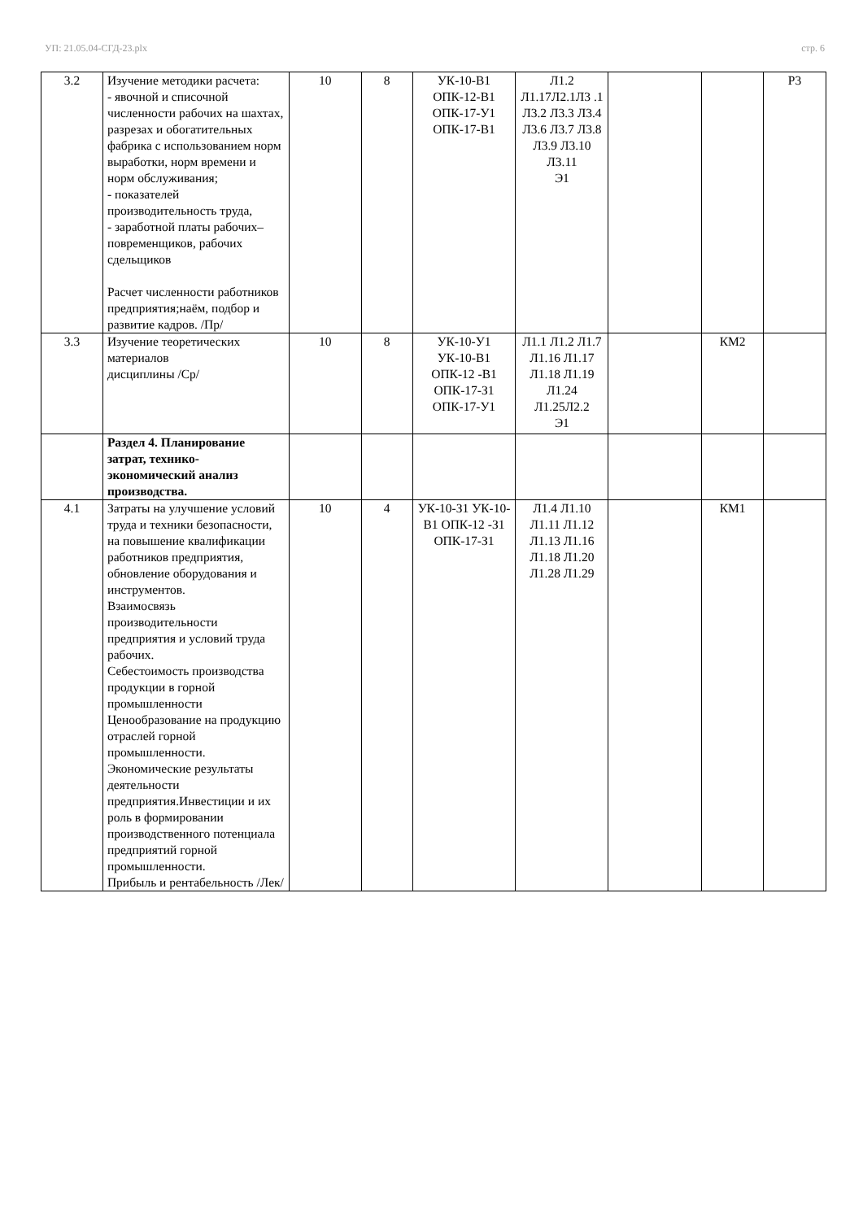УП: 21.05.04-СГД-23.plx стр. 6
| 3.2 | Изучение методики расчета: - явочной и списочной численности рабочих на шахтах, разрезах и обогатительных фабрика с использованием норм выработки, норм времени и норм обслуживания; - показателей производительность труда, - заработной платы рабочих–повременщиков, рабочих сдельщиков Расчет численности работников предприятия;наём, подбор и развитие кадров. /Пр/ | 10 | 8 | УК-10-В1 ОПК-12-В1 ОПК-17-У1 ОПК-17-В1 | Л1.2 Л1.17Л2.1Л3 .1 Л3.2 Л3.3 Л3.4 Л3.6 Л3.7 Л3.8 Л3.9 Л3.10 Л3.11 Э1 | | | Р3 |
| 3.3 | Изучение теоретических материалов дисциплины /Ср/ | 10 | 8 | УК-10-У1 УК-10-В1 ОПК-12 -В1 ОПК-17-З1 ОПК-17-У1 | Л1.1 Л1.2 Л1.7 Л1.16 Л1.17 Л1.18 Л1.19 Л1.24 Л1.25Л2.2 Э1 | | КМ2 | |
| | Раздел 4. Планирование затрат, технико-экономический анализ производства. | | | | | | | |
| 4.1 | Затраты на улучшение условий труда и техники безопасности, на повышение квалификации работников предприятия, обновление оборудования и инструментов. Взаимосвязь производительности предприятия и условий труда рабочих. Себестоимость производства продукции в горной промышленности Ценообразование на продукцию отраслей горной промышленности. Экономические результаты деятельности предприятия.Инвестиции и их роль в формировании производственного потенциала предприятий горной промышленности. Прибыль и рентабельность /Лек/ | 10 | 4 | УК-10-З1 УК-10-В1 ОПК-12 -З1 ОПК-17-З1 | Л1.4 Л1.10 Л1.11 Л1.12 Л1.13 Л1.16 Л1.18 Л1.20 Л1.28 Л1.29 | | КМ1 | |